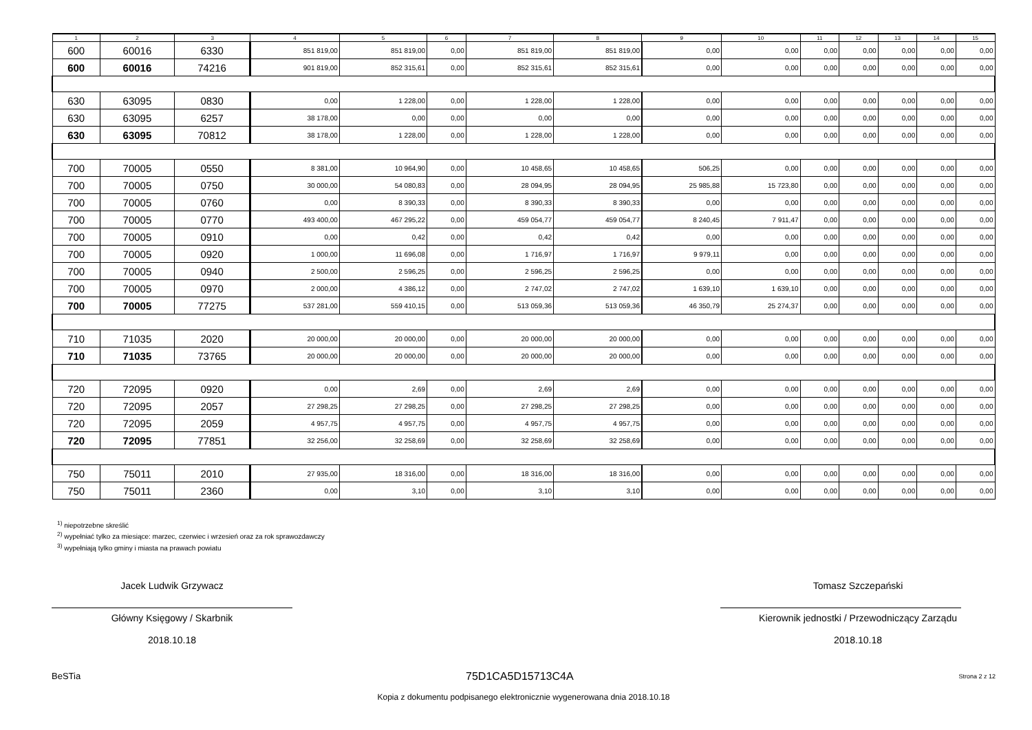| 1 | 2 | 3 | 4 | 5 | 6 | 7 | 8 | 9 | 10 | 11 | 12 | 13 | 14 | 15 |
| --- | --- | --- | --- | --- | --- | --- | --- | --- | --- | --- | --- | --- | --- | --- |
| 600 | 60016 | 6330 | 851 819,00 | 851 819,00 | 0,00 | 851 819,00 | 851 819,00 | 0,00 | 0,00 | 0,00 | 0,00 | 0,00 | 0,00 | 0,00 |
| 600 | 60016 | 74216 | 901 819,00 | 852 315,61 | 0,00 | 852 315,61 | 852 315,61 | 0,00 | 0,00 | 0,00 | 0,00 | 0,00 | 0,00 | 0,00 |
| 630 | 63095 | 0830 | 0,00 | 1 228,00 | 0,00 | 1 228,00 | 1 228,00 | 0,00 | 0,00 | 0,00 | 0,00 | 0,00 | 0,00 | 0,00 |
| 630 | 63095 | 6257 | 38 178,00 | 0,00 | 0,00 | 0,00 | 0,00 | 0,00 | 0,00 | 0,00 | 0,00 | 0,00 | 0,00 | 0,00 |
| 630 | 63095 | 70812 | 38 178,00 | 1 228,00 | 0,00 | 1 228,00 | 1 228,00 | 0,00 | 0,00 | 0,00 | 0,00 | 0,00 | 0,00 | 0,00 |
| 700 | 70005 | 0550 | 8 381,00 | 10 964,90 | 0,00 | 10 458,65 | 10 458,65 | 506,25 | 0,00 | 0,00 | 0,00 | 0,00 | 0,00 | 0,00 |
| 700 | 70005 | 0750 | 30 000,00 | 54 080,83 | 0,00 | 28 094,95 | 28 094,95 | 25 985,88 | 15 723,80 | 0,00 | 0,00 | 0,00 | 0,00 | 0,00 |
| 700 | 70005 | 0760 | 0,00 | 8 390,33 | 0,00 | 8 390,33 | 8 390,33 | 0,00 | 0,00 | 0,00 | 0,00 | 0,00 | 0,00 | 0,00 |
| 700 | 70005 | 0770 | 493 400,00 | 467 295,22 | 0,00 | 459 054,77 | 459 054,77 | 8 240,45 | 7 911,47 | 0,00 | 0,00 | 0,00 | 0,00 | 0,00 |
| 700 | 70005 | 0910 | 0,00 | 0,42 | 0,00 | 0,42 | 0,42 | 0,00 | 0,00 | 0,00 | 0,00 | 0,00 | 0,00 | 0,00 |
| 700 | 70005 | 0920 | 1 000,00 | 11 696,08 | 0,00 | 1 716,97 | 1 716,97 | 9 979,11 | 0,00 | 0,00 | 0,00 | 0,00 | 0,00 | 0,00 |
| 700 | 70005 | 0940 | 2 500,00 | 2 596,25 | 0,00 | 2 596,25 | 2 596,25 | 0,00 | 0,00 | 0,00 | 0,00 | 0,00 | 0,00 | 0,00 |
| 700 | 70005 | 0970 | 2 000,00 | 4 386,12 | 0,00 | 2 747,02 | 2 747,02 | 1 639,10 | 1 639,10 | 0,00 | 0,00 | 0,00 | 0,00 | 0,00 |
| 700 | 70005 | 77275 | 537 281,00 | 559 410,15 | 0,00 | 513 059,36 | 513 059,36 | 46 350,79 | 25 274,37 | 0,00 | 0,00 | 0,00 | 0,00 | 0,00 |
| 710 | 71035 | 2020 | 20 000,00 | 20 000,00 | 0,00 | 20 000,00 | 20 000,00 | 0,00 | 0,00 | 0,00 | 0,00 | 0,00 | 0,00 | 0,00 |
| 710 | 71035 | 73765 | 20 000,00 | 20 000,00 | 0,00 | 20 000,00 | 20 000,00 | 0,00 | 0,00 | 0,00 | 0,00 | 0,00 | 0,00 | 0,00 |
| 720 | 72095 | 0920 | 0,00 | 2,69 | 0,00 | 2,69 | 2,69 | 0,00 | 0,00 | 0,00 | 0,00 | 0,00 | 0,00 | 0,00 |
| 720 | 72095 | 2057 | 27 298,25 | 27 298,25 | 0,00 | 27 298,25 | 27 298,25 | 0,00 | 0,00 | 0,00 | 0,00 | 0,00 | 0,00 | 0,00 |
| 720 | 72095 | 2059 | 4 957,75 | 4 957,75 | 0,00 | 4 957,75 | 4 957,75 | 0,00 | 0,00 | 0,00 | 0,00 | 0,00 | 0,00 | 0,00 |
| 720 | 72095 | 77851 | 32 256,00 | 32 258,69 | 0,00 | 32 258,69 | 32 258,69 | 0,00 | 0,00 | 0,00 | 0,00 | 0,00 | 0,00 | 0,00 |
| 750 | 75011 | 2010 | 27 935,00 | 18 316,00 | 0,00 | 18 316,00 | 18 316,00 | 0,00 | 0,00 | 0,00 | 0,00 | 0,00 | 0,00 | 0,00 |
| 750 | 75011 | 2360 | 0,00 | 3,10 | 0,00 | 3,10 | 3,10 | 0,00 | 0,00 | 0,00 | 0,00 | 0,00 | 0,00 | 0,00 |
<sup>1)</sup> niepotrzebne skreślić
<sup>2)</sup> wypełniać tylko za miesiące: marzec, czerwiec i wrzesień oraz za rok sprawozdawczy
<sup>3)</sup> wypełniają tylko gminy i miasta na prawach powiatu
Jacek Ludwik Grzywacz
Główny Księgowy / Skarbnik
2018.10.18
Tomasz Szczepański
Kierownik jednostki / Przewodniczący Zarządu
2018.10.18
BeSTia 75D1CA5D15713C4A Strona 2 z 12
Kopia z dokumentu podpisanego elektronicznie wygenerowana dnia 2018.10.18